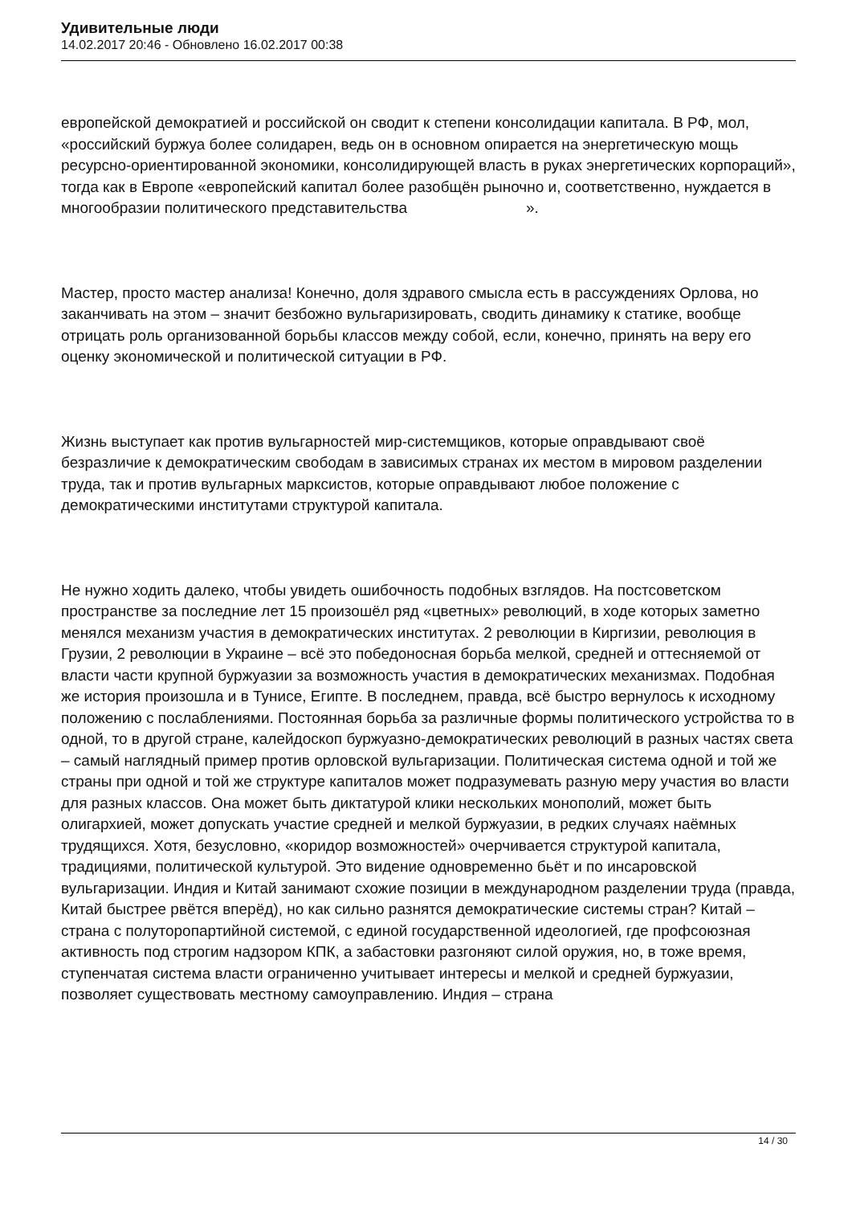Удивительные люди
14.02.2017 20:46 - Обновлено 16.02.2017 00:38
европейской демократией и российской он сводит к степени консолидации капитала. В РФ, мол, «российский буржуа более солидарен, ведь он в основном опирается на энергетическую мощь ресурсно-ориентированной экономики, консолидирующей власть в руках энергетических корпораций», тогда как в Европе «европейский капитал более разобщён рыночно и, соответственно, нуждается в многообразии политического представительства ».
Мастер, просто мастер анализа! Конечно, доля здравого смысла есть в рассуждениях Орлова, но заканчивать на этом – значит безбожно вульгаризировать, сводить динамику к статике, вообще отрицать роль организованной борьбы классов между собой, если, конечно, принять на веру его оценку экономической и политической ситуации в РФ.
Жизнь выступает как против вульгарностей мир-системщиков, которые оправдывают своё безразличие к демократическим свободам в зависимых странах их местом в мировом разделении труда, так и против вульгарных марксистов, которые оправдывают любое положение с демократическими институтами структурой капитала.
Не нужно ходить далеко, чтобы увидеть ошибочность подобных взглядов. На постсоветском пространстве за последние лет 15 произошёл ряд «цветных» революций, в ходе которых заметно менялся механизм участия в демократических институтах. 2 революции в Киргизии, революция в Грузии, 2 революции в Украине – всё это победоносная борьба мелкой, средней и оттесняемой от власти части крупной буржуазии за возможность участия в демократических механизмах. Подобная же история произошла и в Тунисе, Египте. В последнем, правда, всё быстро вернулось к исходному положению с послаблениями. Постоянная борьба за различные формы политического устройства то в одной, то в другой стране, калейдоскоп буржуазно-демократических революций в разных частях света – самый наглядный пример против орловской вульгаризации. Политическая система одной и той же страны при одной и той же структуре капиталов может подразумевать разную меру участия во власти для разных классов. Она может быть диктатурой клики нескольких монополий, может быть олигархией, может допускать участие средней и мелкой буржуазии, в редких случаях наёмных трудящихся. Хотя, безусловно, «коридор возможностей» очерчивается структурой капитала, традициями, политической культурой. Это видение одновременно бьёт и по инсаровской вульгаризации. Индия и Китай занимают схожие позиции в международном разделении труда (правда, Китай быстрее рвётся вперёд), но как сильно разнятся демократические системы стран? Китай – страна с полуторопартийной системой, с единой государственной идеологией, где профсоюзная активность под строгим надзором КПК, а забастовки разгоняют силой оружия, но, в тоже время, ступенчатая система власти ограниченно учитывает интересы и мелкой и средней буржуазии, позволяет существовать местному самоуправлению. Индия – страна
14 / 30